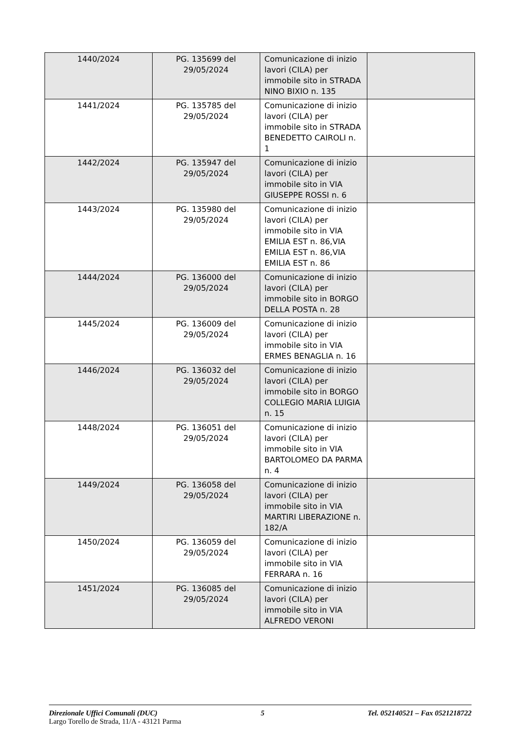| 1440/2024 | PG. 135699 del 29/05/2024 | Comunicazione di inizio lavori (CILA) per immobile sito in STRADA NINO BIXIO n. 135 | |
| 1441/2024 | PG. 135785 del 29/05/2024 | Comunicazione di inizio lavori (CILA) per immobile sito in STRADA BENEDETTO CAIROLI n. 1 | |
| 1442/2024 | PG. 135947 del 29/05/2024 | Comunicazione di inizio lavori (CILA) per immobile sito in VIA GIUSEPPE ROSSI n. 6 | |
| 1443/2024 | PG. 135980 del 29/05/2024 | Comunicazione di inizio lavori (CILA) per immobile sito in VIA EMILIA EST n. 86,VIA EMILIA EST n. 86,VIA EMILIA EST n. 86 | |
| 1444/2024 | PG. 136000 del 29/05/2024 | Comunicazione di inizio lavori (CILA) per immobile sito in BORGO DELLA POSTA n. 28 | |
| 1445/2024 | PG. 136009 del 29/05/2024 | Comunicazione di inizio lavori (CILA) per immobile sito in VIA ERMES BENAGLIA n. 16 | |
| 1446/2024 | PG. 136032 del 29/05/2024 | Comunicazione di inizio lavori (CILA) per immobile sito in BORGO COLLEGIO MARIA LUIGIA n. 15 | |
| 1448/2024 | PG. 136051 del 29/05/2024 | Comunicazione di inizio lavori (CILA) per immobile sito in VIA BARTOLOMEO DA PARMA n. 4 | |
| 1449/2024 | PG. 136058 del 29/05/2024 | Comunicazione di inizio lavori (CILA) per immobile sito in VIA MARTIRI LIBERAZIONE n. 182/A | |
| 1450/2024 | PG. 136059 del 29/05/2024 | Comunicazione di inizio lavori (CILA) per immobile sito in VIA FERRARA n. 16 | |
| 1451/2024 | PG. 136085 del 29/05/2024 | Comunicazione di inizio lavori (CILA) per immobile sito in VIA ALFREDO VERONI | |
Direzionale Uffici Comunali (DUC) 5 Tel. 052140521 – Fax 0521218722
Largo Torello de Strada, 11/A - 43121 Parma